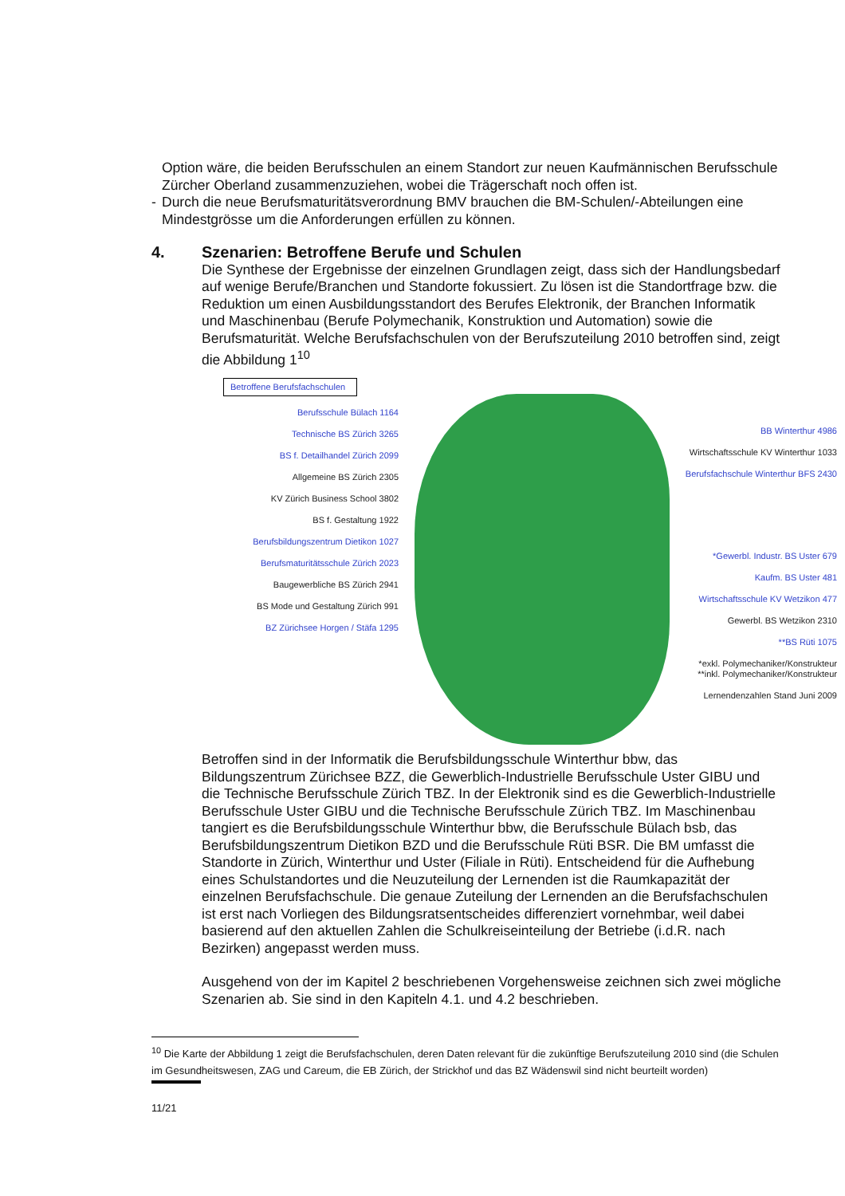Option wäre, die beiden Berufsschulen an einem Standort zur neuen Kaufmännischen Berufsschule Zürcher Oberland zusammenzuziehen, wobei die Trägerschaft noch offen ist.
- Durch die neue Berufsmaturitätsverordnung BMV brauchen die BM-Schulen/-Abteilungen eine Mindestgrösse um die Anforderungen erfüllen zu können.
4. Szenarien: Betroffene Berufe und Schulen
Die Synthese der Ergebnisse der einzelnen Grundlagen zeigt, dass sich der Handlungsbedarf auf wenige Berufe/Branchen und Standorte fokussiert. Zu lösen ist die Standortfrage bzw. die Reduktion um einen Ausbildungsstandort des Berufes Elektronik, der Branchen Informatik und Maschinenbau (Berufe Polymechanik, Konstruktion und Automation) sowie die Berufsmaturität. Welche Berufsfachschulen von der Berufszuteilung 2010 betroffen sind, zeigt die Abbildung 1<sup>10</sup>
Betroffene Berufsfachschulen
Berufsschule Bülach 1164
Technische BS Zürich 3265
BS f. Detailhandel Zürich 2099
Allgemeine BS Zürich 2305
KV Zürich Business School 3802
BS f. Gestaltung 1922
Berufsbildungszentrum Dietikon 1027
Berufsmaturitätsschule Zürich 2023
Baugewerbliche BS Zürich 2941
BS Mode und Gestaltung Zürich 991
BZ Zürichsee Horgen / Stäfa 1295
BB Winterthur 4986
Wirtschaftsschule KV Winterthur 1033
Berufsfachschule Winterthur BFS 2430
*Gewerbl. Industr. BS Uster 679
Kaufm. BS Uster 481
Wirtschaftsschule KV Wetzikon 477
Gewerbl. BS Wetzikon 2310
**BS Rüti 1075
*exkl. Polymechaniker/Konstrukteur
**inkl. Polymechaniker/Konstrukteur
Lernendenzahlen Stand Juni 2009
Betroffen sind in der Informatik die Berufsbildungsschule Winterthur bbw, das Bildungszentrum Zürichsee BZZ, die Gewerblich-Industrielle Berufsschule Uster GIBU und die Technische Berufsschule Zürich TBZ. In der Elektronik sind es die Gewerblich-Industrielle Berufsschule Uster GIBU und die Technische Berufsschule Zürich TBZ. Im Maschinenbau tangiert es die Berufsbildungsschule Winterthur bbw, die Berufsschule Bülach bsb, das Berufsbildungszentrum Dietikon BZD und die Berufsschule Rüti BSR. Die BM umfasst die Standorte in Zürich, Winterthur und Uster (Filiale in Rüti). Entscheidend für die Aufhebung eines Schulstandortes und die Neuzuteilung der Lernenden ist die Raumkapazität der einzelnen Berufsfachschule. Die genaue Zuteilung der Lernenden an die Berufsfachschulen ist erst nach Vorliegen des Bildungsratsentscheides differenziert vornehmbar, weil dabei basierend auf den aktuellen Zahlen die Schulkreiseinteilung der Betriebe (i.d.R. nach Bezirken) angepasst werden muss.
Ausgehend von der im Kapitel 2 beschriebenen Vorgehensweise zeichnen sich zwei mögliche Szenarien ab. Sie sind in den Kapiteln 4.1. und 4.2 beschrieben.
<sup>10</sup> Die Karte der Abbildung 1 zeigt die Berufsfachschulen, deren Daten relevant für die zukünftige Berufszuteilung 2010 sind (die Schulen im Gesundheitswesen, ZAG und Careum, die EB Zürich, der Strickhof und das BZ Wädenswil sind nicht beurteilt worden)
11/21